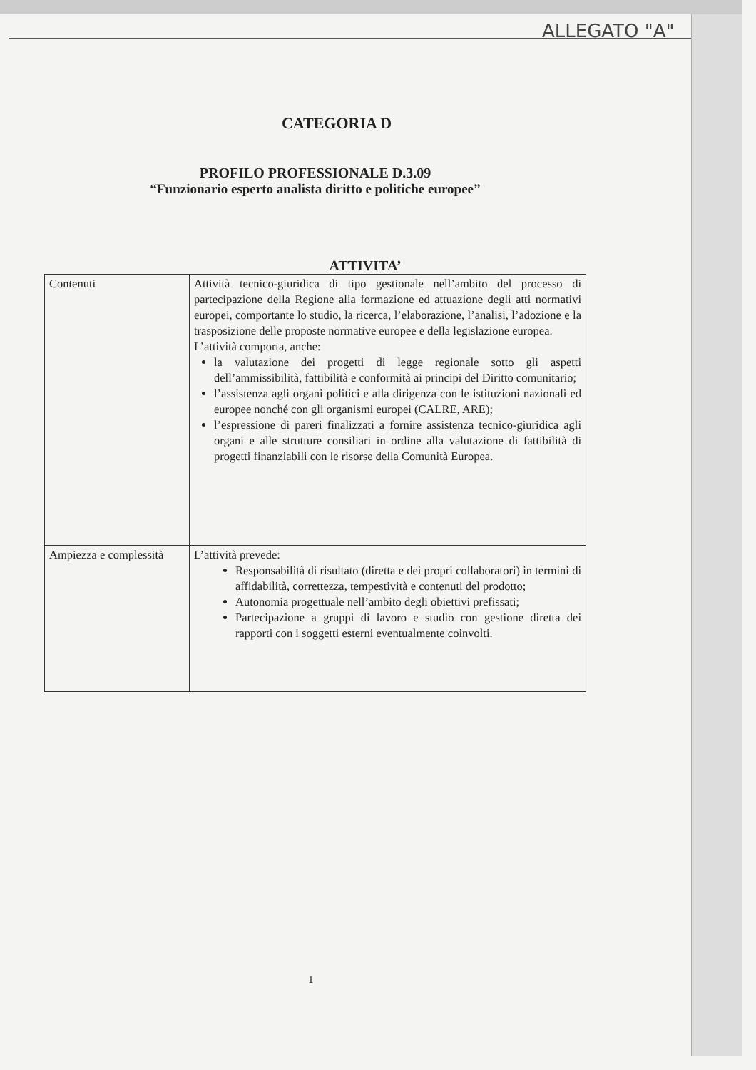ALLEGATO "A"
CATEGORIA D
PROFILO PROFESSIONALE D.3.09
“Funzionario esperto analista diritto e politiche europee”
ATTIVITA’
| Contenuti | Attività tecnico-giuridica di tipo gestionale nell’ambito del processo di partecipazione della Regione alla formazione ed attuazione degli atti normativi europei, comportante lo studio, la ricerca, l’elaborazione, l’analisi, l’adozione e la trasposizione delle proposte normative europee e della legislazione europea. L’attività comporta, anche: la valutazione dei progetti di legge regionale sotto gli aspetti dell’ammissibilità, fattibilità e conformità ai principi del Diritto comunitario; l’assistenza agli organi politici e alla dirigenza con le istituzioni nazionali ed europee nonché con gli organismi europei (CALRE, ARE); l’espressione di pareri finalizzati a fornire assistenza tecnico-giuridica agli organi e alle strutture consiliari in ordine alla valutazione di fattibilità di progetti finanziabili con le risorse della Comunità Europea. |
| Ampiezza e complessità | L’attività prevede: Responsabilità di risultato (diretta e dei propri collaboratori) in termini di affidabilità, correttezza, tempestività e contenuti del prodotto; Autonomia progettuale nell’ambito degli obiettivi prefissati; Partecipazione a gruppi di lavoro e studio con gestione diretta dei rapporti con i soggetti esterni eventualmente coinvolti. |
1